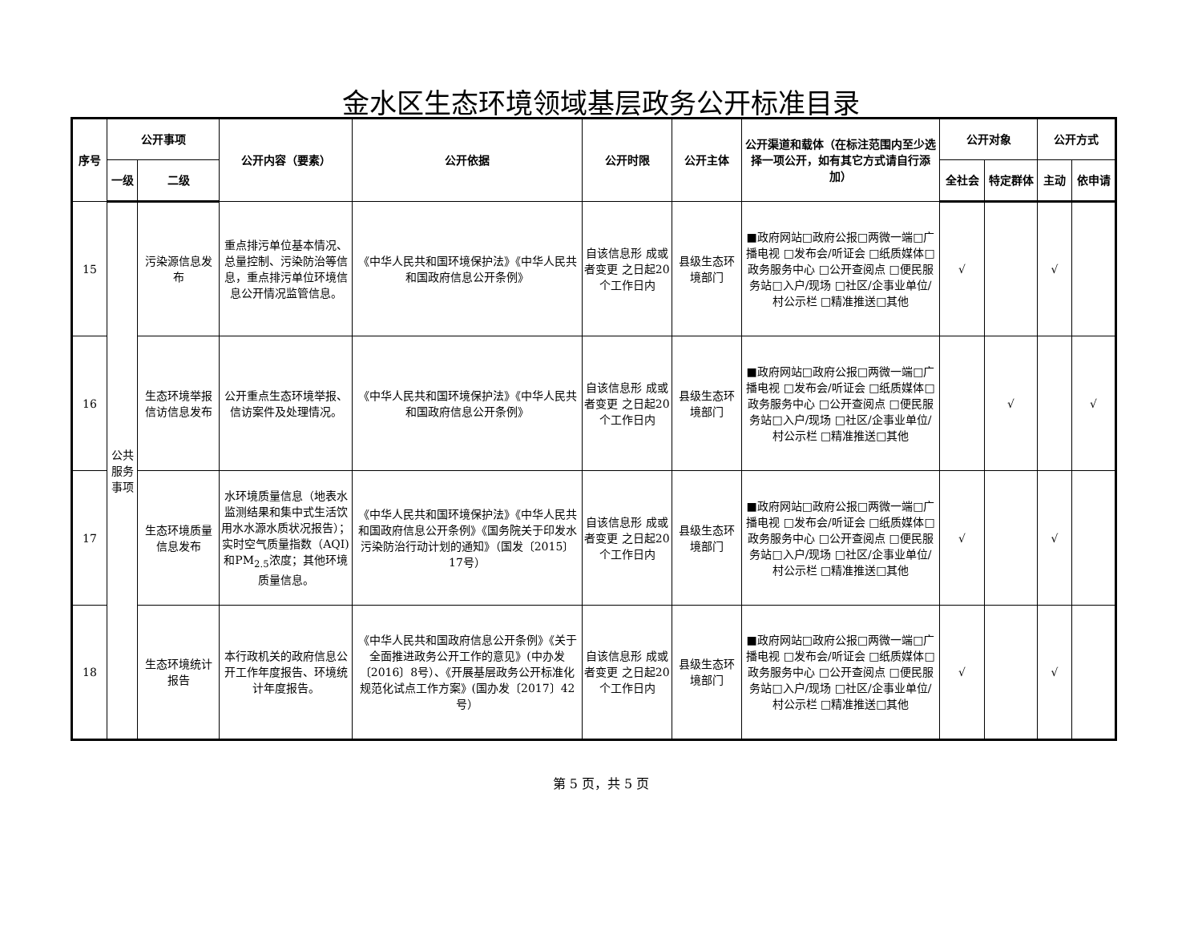金水区生态环境领域基层政务公开标准目录
| 序号 | 公开事项 | | 公开内容（要素） | 公开依据 | 公开时限 | 公开主体 | 公开渠道和载体（在标注范围内至少选择一项公开，如有其它方式请自行添加） | 公开对象 | | 公开方式 | |
| --- | --- | --- | --- | --- | --- | --- | --- | --- | --- | --- | --- |
| | 一级 | 二级 | | | | | | 全社会 | 特定群体 | 主动 | 依申请 |
| 15 | 公共服务事项 | 污染源信息发布 | 重点排污单位基本情况、总量控制、污染防治等信息，重点排污单位环境信息公开情况监管信息。 | 《中华人民共和国环境保护法》《中华人民共和国政府信息公开条例》 | 自该信息形 成或者变更 之日起20 个工作日内 | 县级生态环境部门 | ■政府网站□政府公报□两微一端□广播电视 □发布会/听证会 □纸质媒体□政务服务中心 □公开查阅点 □便民服务站□入户/现场 □社区/企事业单位/ 村公示栏 □精准推送□其他 | √ | | √ | |
| 16 | | 生态环境举报信访信息发布 | 公开重点生态环境举报、信访案件及处理情况。 | 《中华人民共和国环境保护法》《中华人民共和国政府信息公开条例》 | 自该信息形 成或者变更 之日起20 个工作日内 | 县级生态环境部门 | ■政府网站□政府公报□两微一端□广播电视 □发布会/听证会 □纸质媒体□政务服务中心 □公开查阅点 □便民服务站□入户/现场 □社区/企事业单位/ 村公示栏 □精准推送□其他 | | √ | | √ |
| 17 | | 生态环境质量信息发布 | 水环境质量信息（地表水监测结果和集中式生活饮用水水源水质状况报告）；实时空气质量指数（AQI)和PM<sub>2.5</sub>浓度；其他环境质量信息。 | 《中华人民共和国环境保护法》《中华人民共和国政府信息公开条例》《国务院关于印发水污染防治行动计划的通知》（国发〔2015〕17号） | 自该信息形 成或者变更 之日起20 个工作日内 | 县级生态环境部门 | ■政府网站□政府公报□两微一端□广播电视 □发布会/听证会 □纸质媒体□政务服务中心 □公开查阅点 □便民服务站□入户/现场 □社区/企事业单位/ 村公示栏 □精准推送□其他 | √ | | √ | |
| 18 | | 生态环境统计报告 | 本行政机关的政府信息公开工作年度报告、环境统计年度报告。 | 《中华人民共和国政府信息公开条例》《关于全面推进政务公开工作的意见》(中办发〔2016〕8号）、《开展基层政务公开标准化规范化试点工作方案》(国办发〔2017〕42号） | 自该信息形 成或者变更 之日起20 个工作日内 | 县级生态环境部门 | ■政府网站□政府公报□两微一端□广播电视 □发布会/听证会 □纸质媒体□政务服务中心 □公开查阅点 □便民服务站□入户/现场 □社区/企事业单位/ 村公示栏 □精准推送□其他 | √ | | √ | |
第 5 页，共 5 页